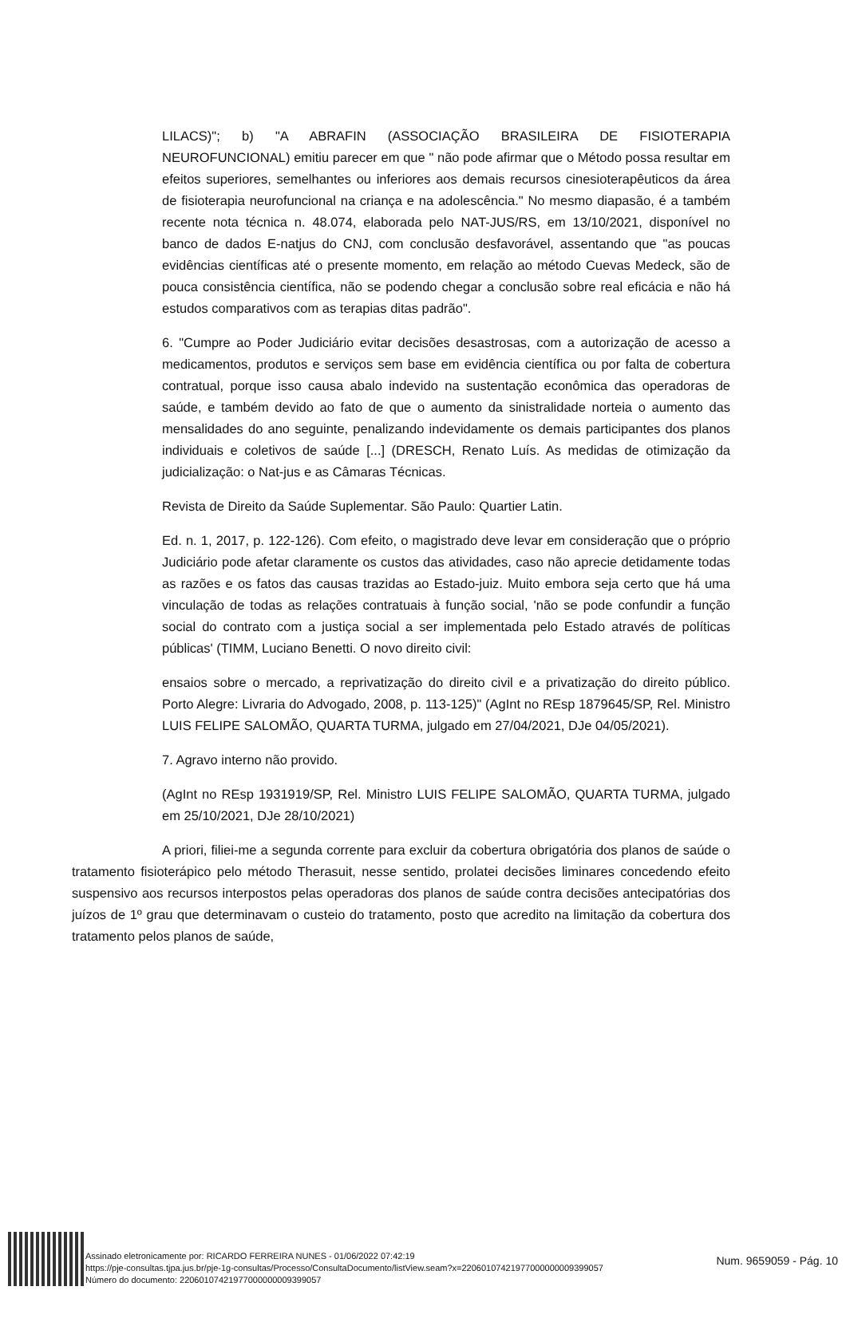LILACS)"; b) "A ABRAFIN (ASSOCIAÇÃO BRASILEIRA DE FISIOTERAPIA NEUROFUNCIONAL) emitiu parecer em que " não pode afirmar que o Método possa resultar em efeitos superiores, semelhantes ou inferiores aos demais recursos cinesioterapêuticos da área de fisioterapia neurofuncional na criança e na adolescência." No mesmo diapasão, é a também recente nota técnica n. 48.074, elaborada pelo NAT-JUS/RS, em 13/10/2021, disponível no banco de dados E-natjus do CNJ, com conclusão desfavorável, assentando que "as poucas evidências científicas até o presente momento, em relação ao método Cuevas Medeck, são de pouca consistência científica, não se podendo chegar a conclusão sobre real eficácia e não há estudos comparativos com as terapias ditas padrão".
6. "Cumpre ao Poder Judiciário evitar decisões desastrosas, com a autorização de acesso a medicamentos, produtos e serviços sem base em evidência científica ou por falta de cobertura contratual, porque isso causa abalo indevido na sustentação econômica das operadoras de saúde, e também devido ao fato de que o aumento da sinistralidade norteia o aumento das mensalidades do ano seguinte, penalizando indevidamente os demais participantes dos planos individuais e coletivos de saúde [...] (DRESCH, Renato Luís. As medidas de otimização da judicialização: o Nat-jus e as Câmaras Técnicas.
Revista de Direito da Saúde Suplementar. São Paulo: Quartier Latin.
Ed. n. 1, 2017, p. 122-126). Com efeito, o magistrado deve levar em consideração que o próprio Judiciário pode afetar claramente os custos das atividades, caso não aprecie detidamente todas as razões e os fatos das causas trazidas ao Estado-juiz. Muito embora seja certo que há uma vinculação de todas as relações contratuais à função social, 'não se pode confundir a função social do contrato com a justiça social a ser implementada pelo Estado através de políticas públicas' (TIMM, Luciano Benetti. O novo direito civil:
ensaios sobre o mercado, a reprivatização do direito civil e a privatização do direito público. Porto Alegre: Livraria do Advogado, 2008, p. 113-125)" (AgInt no REsp 1879645/SP, Rel. Ministro LUIS FELIPE SALOMÃO, QUARTA TURMA, julgado em 27/04/2021, DJe 04/05/2021).
7. Agravo interno não provido.
(AgInt no REsp 1931919/SP, Rel. Ministro LUIS FELIPE SALOMÃO, QUARTA TURMA, julgado em 25/10/2021, DJe 28/10/2021)
A priori, filiei-me a segunda corrente para excluir da cobertura obrigatória dos planos de saúde o tratamento fisioterápico pelo método Therasuit, nesse sentido, prolatei decisões liminares concedendo efeito suspensivo aos recursos interpostos pelas operadoras dos planos de saúde contra decisões antecipatórias dos juízos de 1º grau que determinavam o custeio do tratamento, posto que acredito na limitação da cobertura dos tratamento pelos planos de saúde,
Assinado eletronicamente por: RICARDO FERREIRA NUNES - 01/06/2022 07:42:19
https://pje-consultas.tjpa.jus.br/pje-1g-consultas/Processo/ConsultaDocumento/listView.seam?x=22060107421977000000009399057
Número do documento: 22060107421977000000009399057
Num. 9659059 - Pág. 10